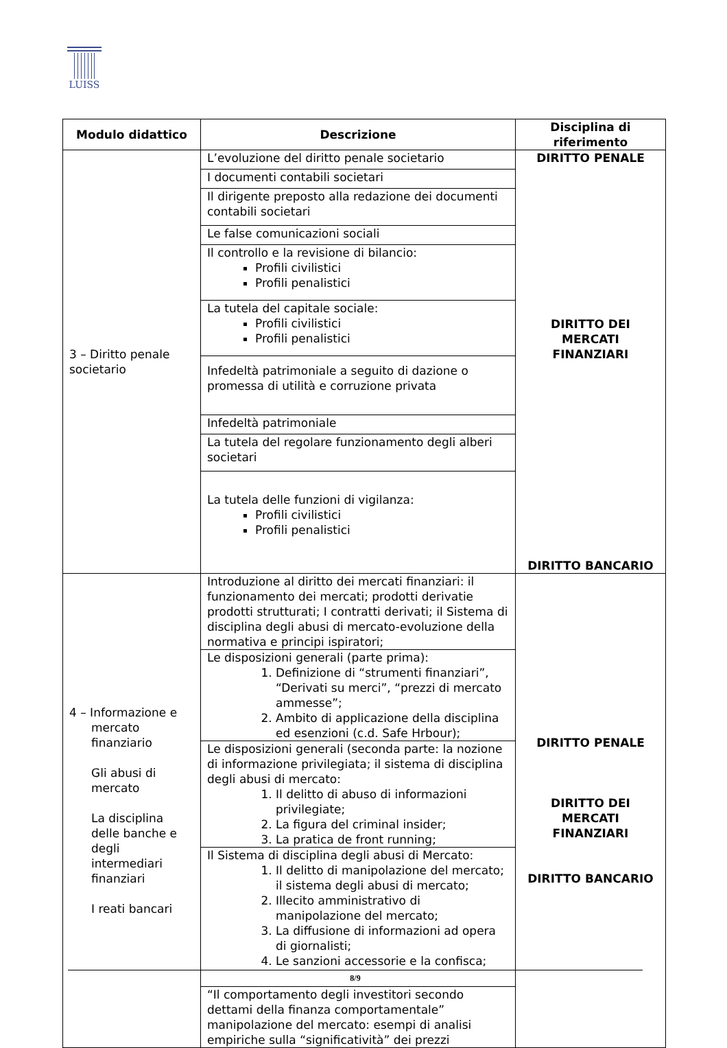LUISS
| Modulo didattico | Descrizione | Disciplina di riferimento |
| --- | --- | --- |
| 3 – Diritto penale societario | L’evoluzione del diritto penale societario | DIRITTO PENALE DIRITTO DEI MERCATI FINANZIARI DIRITTO BANCARIO |
| | I documenti contabili societari | |
| | Il dirigente preposto alla redazione dei documenti contabili societari | |
| | Le false comunicazioni sociali | |
| | Il controllo e la revisione di bilancio: Profili civilistici Profili penalistici | |
| | La tutela del capitale sociale: Profili civilistici Profili penalistici | |
| | Infedeltà patrimoniale a seguito di dazione o promessa di utilità e corruzione privata | |
| | Infedeltà patrimoniale | |
| | La tutela del regolare funzionamento degli alberi societari | |
| | La tutela delle funzioni di vigilanza: Profili civilistici Profili penalistici | |
| 4 – Informazione e mercato finanziario Gli abusi di mercato La disciplina delle banche e degli intermediari finanziari I reati bancari | Introduzione al diritto dei mercati finanziari: il funzionamento dei mercati; prodotti derivatie prodotti strutturati; I contratti derivati; il Sistema di disciplina degli abusi di mercato-evoluzione della normativa e principi ispiratori; | DIRITTO PENALE DIRITTO DEI MERCATI FINANZIARI DIRITTO BANCARIO |
| | Le disposizioni generali (parte prima): 1. Definizione di “strumenti finanziari”, “Derivati su merci”, “prezzi di mercato ammesse”; 2. Ambito di applicazione della disciplina ed esenzioni (c.d. Safe Hrbour); | |
| | Le disposizioni generali (seconda parte: la nozione di informazione privilegiata; il sistema di disciplina degli abusi di mercato: 1. Il delitto di abuso di informazioni privilegiate; 2. La figura del criminal insider; 3. La pratica de front running; | |
| | Il Sistema di disciplina degli abusi di Mercato: 1. Il delitto di manipolazione del mercato; il sistema degli abusi di mercato; 2. Illecito amministrativo di manipolazione del mercato; 3. La diffusione di informazioni ad opera di giornalisti; 4. Le sanzioni accessorie e la confisca; | |
| | “Il comportamento degli investitori secondo dettami della finanza comportamentale” manipolazione del mercato: esempi di analisi empiriche sulla “significatività” dei prezzi | |
8/9